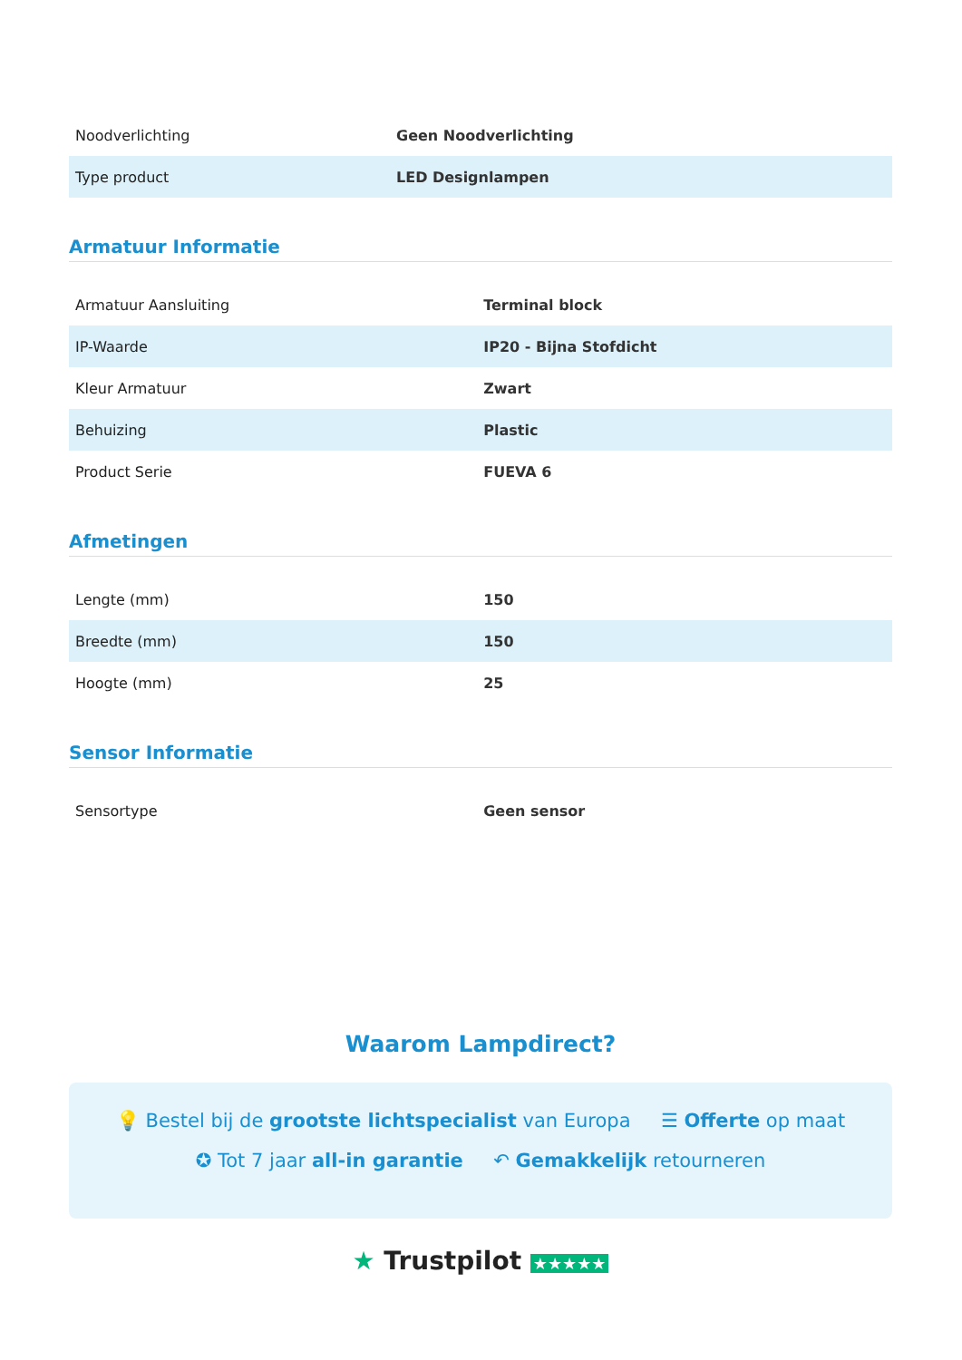| Noodverlichting | Geen Noodverlichting |
| Type product | LED Designlampen |
Armatuur Informatie
| Armatuur Aansluiting | Terminal block |
| IP-Waarde | IP20 - Bijna Stofdicht |
| Kleur Armatuur | Zwart |
| Behuizing | Plastic |
| Product Serie | FUEVA 6 |
Afmetingen
| Lengte (mm) | 150 |
| Breedte (mm) | 150 |
| Hoogte (mm) | 25 |
Sensor Informatie
| Sensortype | Geen sensor |
Waarom Lampdirect?
💡 Bestel bij de grootste lichtspecialist van Europa ☰ Offerte op maat
✪ Tot 7 jaar all-in garantie ↶ Gemakkelijk retourneren
★ Trustpilot ★★★★★